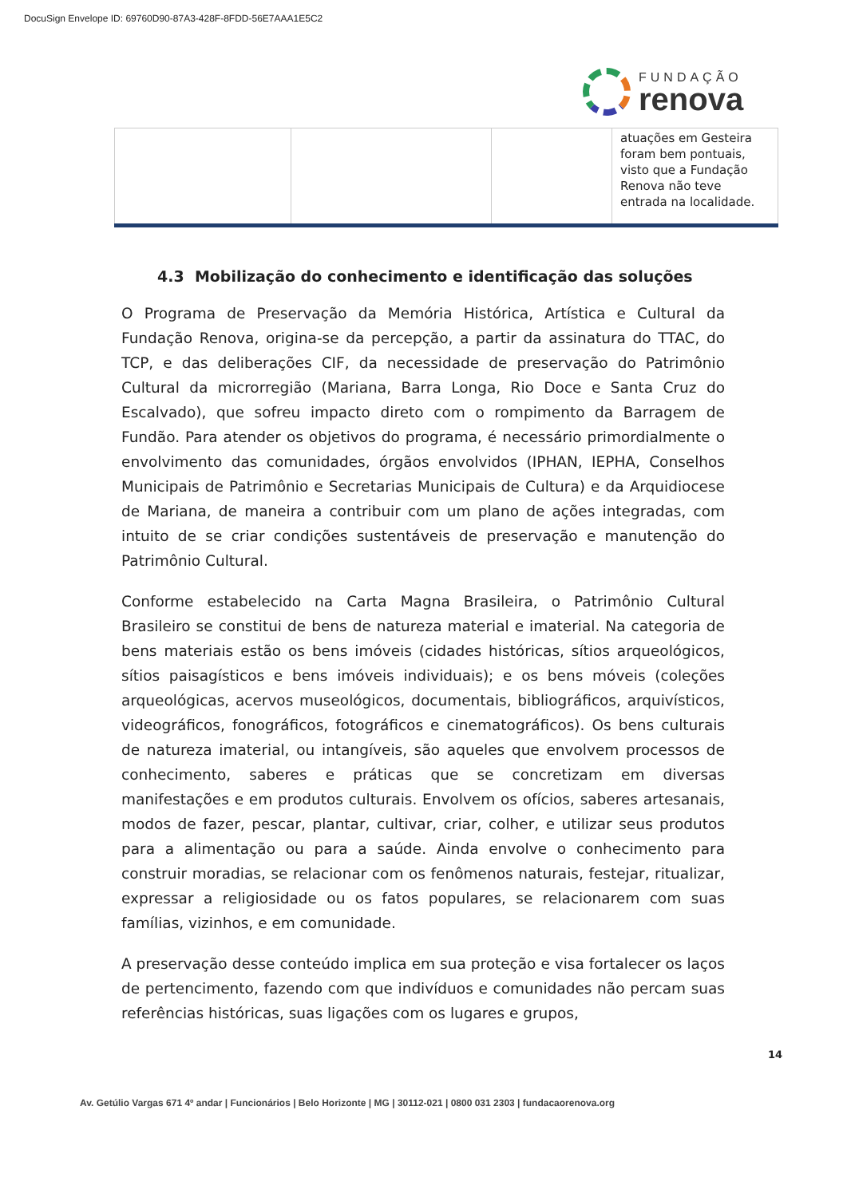DocuSign Envelope ID: 69760D90-87A3-428F-8FDD-56E7AAA1E5C2
FUNDAÇÃO
renova
| | | | atuações em Gesteira foram bem pontuais, visto que a Fundação Renova não teve entrada na localidade. |
4.3 Mobilização do conhecimento e identificação das soluções
O Programa de Preservação da Memória Histórica, Artística e Cultural da Fundação Renova, origina-se da percepção, a partir da assinatura do TTAC, do TCP, e das deliberações CIF, da necessidade de preservação do Patrimônio Cultural da microrregião (Mariana, Barra Longa, Rio Doce e Santa Cruz do Escalvado), que sofreu impacto direto com o rompimento da Barragem de Fundão. Para atender os objetivos do programa, é necessário primordialmente o envolvimento das comunidades, órgãos envolvidos (IPHAN, IEPHA, Conselhos Municipais de Patrimônio e Secretarias Municipais de Cultura) e da Arquidiocese de Mariana, de maneira a contribuir com um plano de ações integradas, com intuito de se criar condições sustentáveis de preservação e manutenção do Patrimônio Cultural.
Conforme estabelecido na Carta Magna Brasileira, o Patrimônio Cultural Brasileiro se constitui de bens de natureza material e imaterial. Na categoria de bens materiais estão os bens imóveis (cidades históricas, sítios arqueológicos, sítios paisagísticos e bens imóveis individuais); e os bens móveis (coleções arqueológicas, acervos museológicos, documentais, bibliográficos, arquivísticos, videográficos, fonográficos, fotográficos e cinematográficos). Os bens culturais de natureza imaterial, ou intangíveis, são aqueles que envolvem processos de conhecimento, saberes e práticas que se concretizam em diversas manifestações e em produtos culturais. Envolvem os ofícios, saberes artesanais, modos de fazer, pescar, plantar, cultivar, criar, colher, e utilizar seus produtos para a alimentação ou para a saúde. Ainda envolve o conhecimento para construir moradias, se relacionar com os fenômenos naturais, festejar, ritualizar, expressar a religiosidade ou os fatos populares, se relacionarem com suas famílias, vizinhos, e em comunidade.
A preservação desse conteúdo implica em sua proteção e visa fortalecer os laços de pertencimento, fazendo com que indivíduos e comunidades não percam suas referências históricas, suas ligações com os lugares e grupos,
14
Av. Getúlio Vargas 671 4º andar | Funcionários | Belo Horizonte | MG | 30112-021 | 0800 031 2303 | fundacaorenova.org